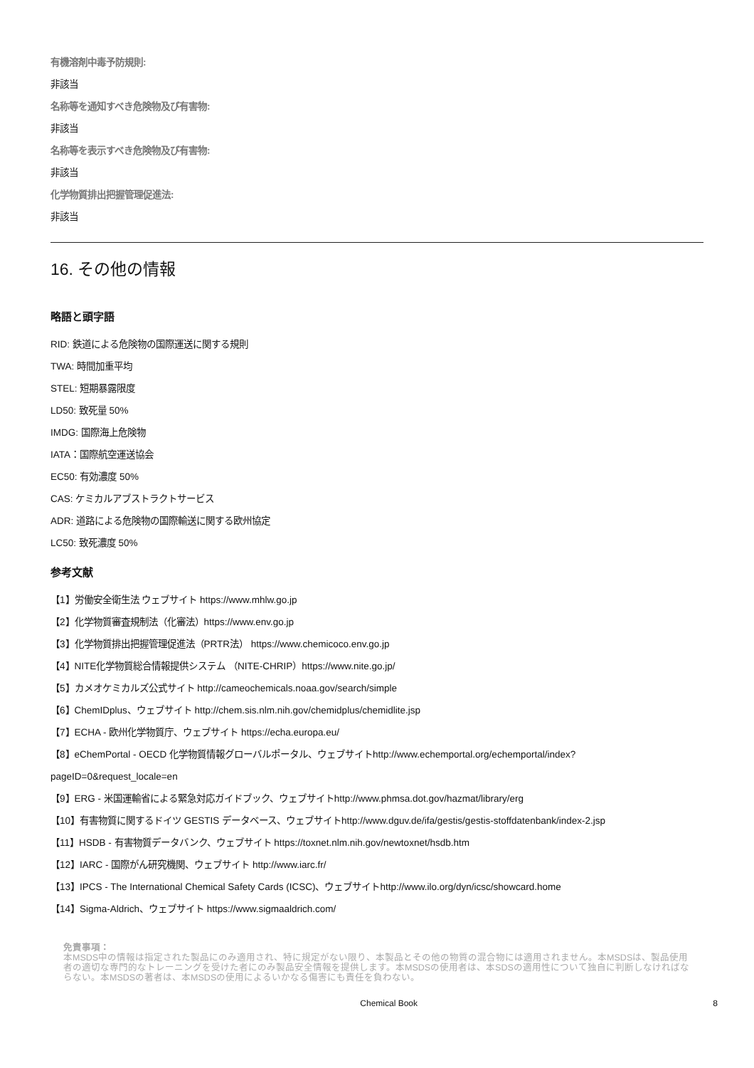有機溶剤中毒予防規則:
非該当
名称等を通知すべき危険物及び有害物:
非該当
名称等を表示すべき危険物及び有害物:
非該当
化学物質排出把握管理促進法:
非該当
16. その他の情報
略語と頭字語
RID: 鉄道による危険物の国際運送に関する規則
TWA: 時間加重平均
STEL: 短期暴露限度
LD50: 致死量 50%
IMDG: 国際海上危険物
IATA：国際航空運送協会
EC50: 有効濃度 50%
CAS: ケミカルアブストラクトサービス
ADR: 道路による危険物の国際輸送に関する欧州協定
LC50: 致死濃度 50%
参考文献
【1】労働安全衛生法 ウェブサイト https://www.mhlw.go.jp
【2】化学物質審査規制法（化審法）https://www.env.go.jp
【3】化学物質排出把握管理促進法（PRTR法） https://www.chemicoco.env.go.jp
【4】NITE化学物質総合情報提供システム （NITE-CHRIP）https://www.nite.go.jp/
【5】カメオケミカルズ公式サイト http://cameochemicals.noaa.gov/search/simple
【6】ChemIDplus、ウェブサイト http://chem.sis.nlm.nih.gov/chemidplus/chemidlite.jsp
【7】ECHA - 欧州化学物質庁、ウェブサイト https://echa.europa.eu/
【8】eChemPortal - OECD 化学物質情報グローバルポータル、ウェブサイトhttp://www.echemportal.org/echemportal/index?
pageID=0&request_locale=en
【9】ERG - 米国運輸省による緊急対応ガイドブック、ウェブサイトhttp://www.phmsa.dot.gov/hazmat/library/erg
【10】有害物質に関するドイツ GESTIS データベース、ウェブサイトhttp://www.dguv.de/ifa/gestis/gestis-stoffdatenbank/index-2.jsp
【11】HSDB - 有害物質データバンク、ウェブサイト https://toxnet.nlm.nih.gov/newtoxnet/hsdb.htm
【12】IARC - 国際がん研究機関、ウェブサイト http://www.iarc.fr/
【13】IPCS - The International Chemical Safety Cards (ICSC)、ウェブサイトhttp://www.ilo.org/dyn/icsc/showcard.home
【14】Sigma-Aldrich、ウェブサイト https://www.sigmaaldrich.com/
免責事項：
本MSDS中の情報は指定された製品にのみ適用され、特に規定がない限り、本製品とその他の物質の混合物には適用されません。本MSDSは、製品使用者の適切な専門的なトレーニングを受けた者にのみ製品安全情報を提供します。本MSDSの使用者は、本SDSの適用性について独自に判断しなければならない。本MSDSの著者は、本MSDSの使用によるいかなる傷害にも責任を負わない。
Chemical Book 8